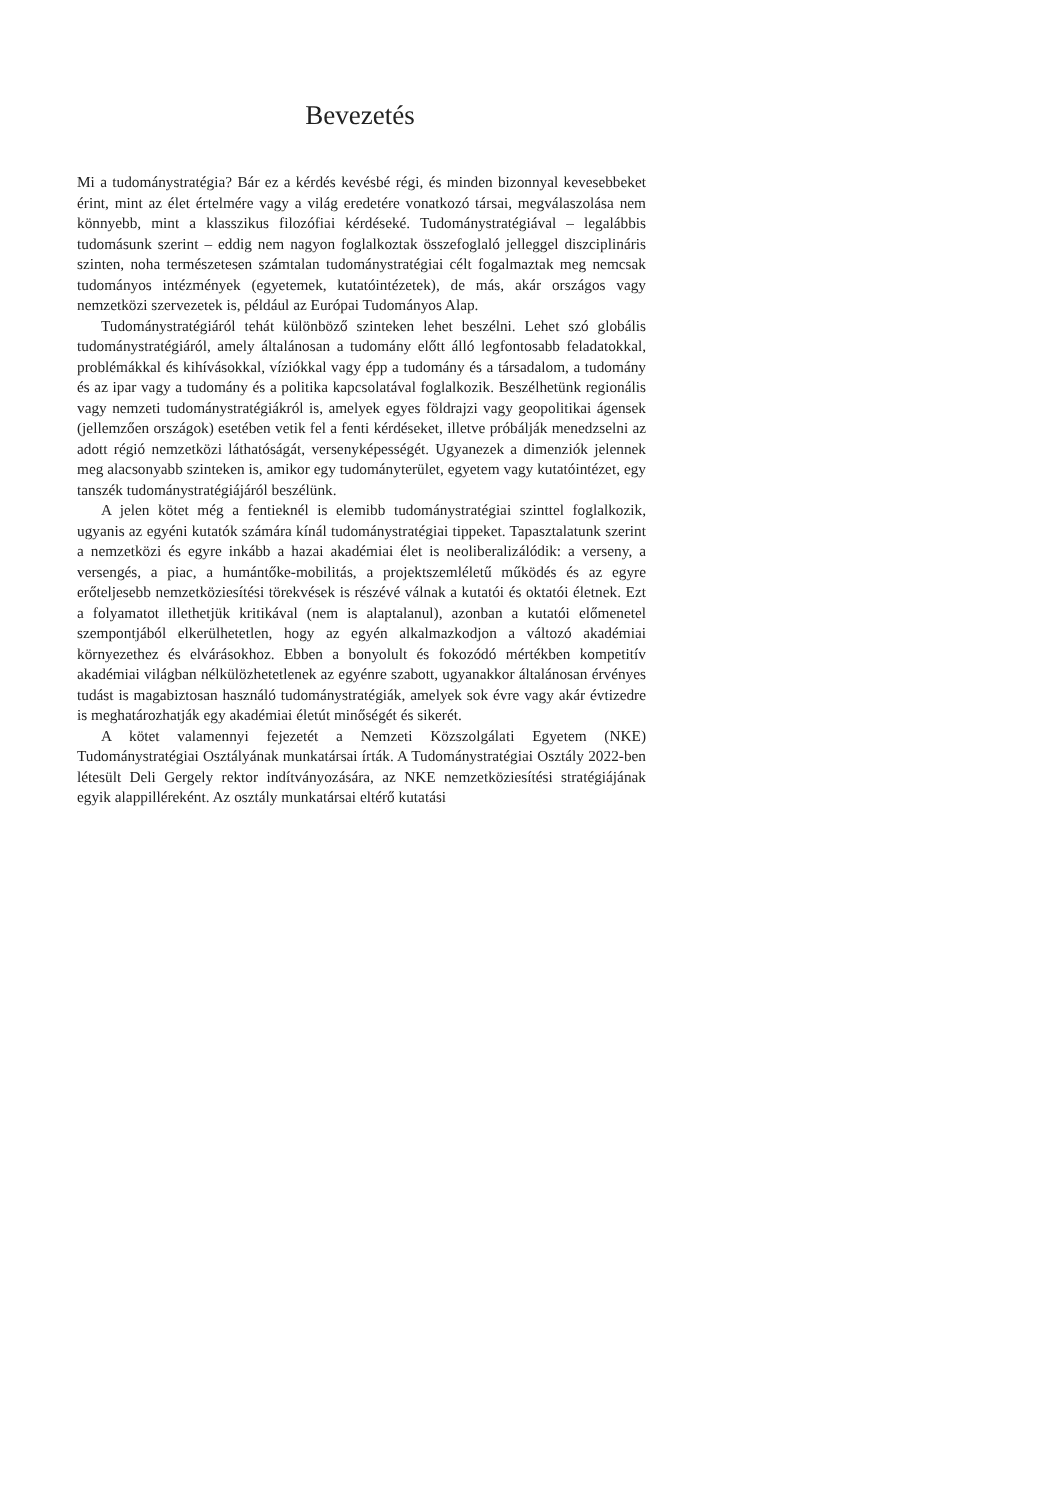Bevezetés
Mi a tudománystratégia? Bár ez a kérdés kevésbé régi, és minden bizonnyal kevesebbeket érint, mint az élet értelmére vagy a világ eredetére vonatkozó társai, megválaszolása nem könnyebb, mint a klasszikus filozófiai kérdéseké. Tudománystratégiával – legalábbis tudomásunk szerint – eddig nem nagyon foglalkoztak összefoglaló jelleggel diszciplináris szinten, noha természetesen számtalan tudománystratégiai célt fogalmaztak meg nemcsak tudományos intézmények (egyetemek, kutatóintézetek), de más, akár országos vagy nemzetközi szervezetek is, például az Európai Tudományos Alap.
Tudománystratégiáról tehát különböző szinteken lehet beszélni. Lehet szó globális tudománystratégiáról, amely általánosan a tudomány előtt álló legfontosabb feladatokkal, problémákkal és kihívásokkal, víziókkal vagy épp a tudomány és a társadalom, a tudomány és az ipar vagy a tudomány és a politika kapcsolatával foglalkozik. Beszélhetünk regionális vagy nemzeti tudománystratégiákról is, amelyek egyes földrajzi vagy geopolitikai ágensek (jellemzően országok) esetében vetik fel a fenti kérdéseket, illetve próbálják menedzselni az adott régió nemzetközi láthatóságát, versenyképességét. Ugyanezek a dimenziók jelennek meg alacsonyabb szinteken is, amikor egy tudományterület, egyetem vagy kutatóintézet, egy tanszék tudománystratégiájáról beszélünk.
A jelen kötet még a fentieknél is elemibb tudománystratégiai szinttel foglalkozik, ugyanis az egyéni kutatók számára kínál tudománystratégiai tippeket. Tapasztalatunk szerint a nemzetközi és egyre inkább a hazai akadémiai élet is neoliberalizálódik: a verseny, a versengés, a piac, a humántőke-mobilitás, a projektszemléletű működés és az egyre erőteljesebb nemzetköziesítési törekvések is részévé válnak a kutatói és oktatói életnek. Ezt a folyamatot illethetjük kritikával (nem is alaptalanul), azonban a kutatói előmenetel szempontjából elkerülhetetlen, hogy az egyén alkalmazkodjon a változó akadémiai környezethez és elvárásokhoz. Ebben a bonyolult és fokozódó mértékben kompetitív akadémiai világban nélkülözhetetlenek az egyénre szabott, ugyanakkor általánosan érvényes tudást is magabiztosan használó tudománystratégiák, amelyek sok évre vagy akár évtizedre is meghatározhatják egy akadémiai életút minőségét és sikerét.
A kötet valamennyi fejezetét a Nemzeti Közszolgálati Egyetem (NKE) Tudománystratégiai Osztályának munkatársai írták. A Tudománystratégiai Osztály 2022-ben létesült Deli Gergely rektor indítványozására, az NKE nemzetköziesítési stratégiájának egyik alappilléreként. Az osztály munkatársai eltérő kutatási